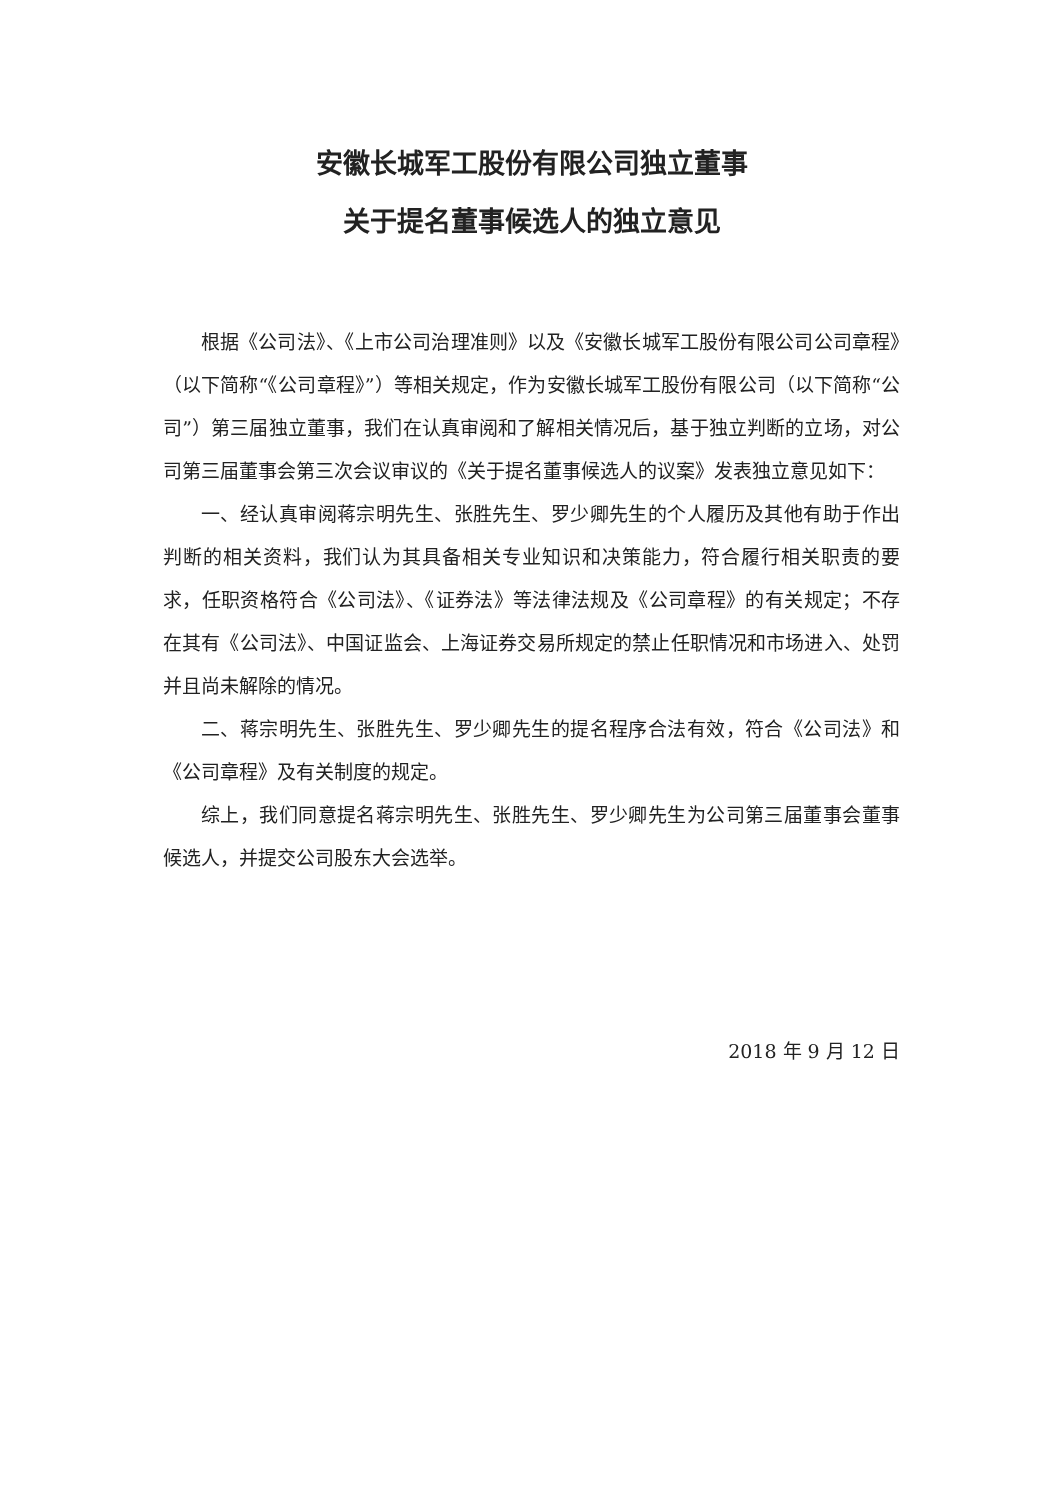安徽长城军工股份有限公司独立董事
关于提名董事候选人的独立意见
根据《公司法》、《上市公司治理准则》以及《安徽长城军工股份有限公司公司章程》（以下简称“《公司章程》”）等相关规定，作为安徽长城军工股份有限公司（以下简称“公司”）第三届独立董事，我们在认真审阅和了解相关情况后，基于独立判断的立场，对公司第三届董事会第三次会议审议的《关于提名董事候选人的议案》发表独立意见如下：
一、经认真审阅蒋宗明先生、张胜先生、罗少卿先生的个人履历及其他有助于作出判断的相关资料，我们认为其具备相关专业知识和决策能力，符合履行相关职责的要求，任职资格符合《公司法》、《证券法》等法律法规及《公司章程》的有关规定；不存在其有《公司法》、中国证监会、上海证券交易所规定的禁止任职情况和市场进入、处罚并且尚未解除的情况。
二、蒋宗明先生、张胜先生、罗少卿先生的提名程序合法有效，符合《公司法》和《公司章程》及有关制度的规定。
综上，我们同意提名蒋宗明先生、张胜先生、罗少卿先生为公司第三届董事会董事候选人，并提交公司股东大会选举。
2018 年 9 月 12 日